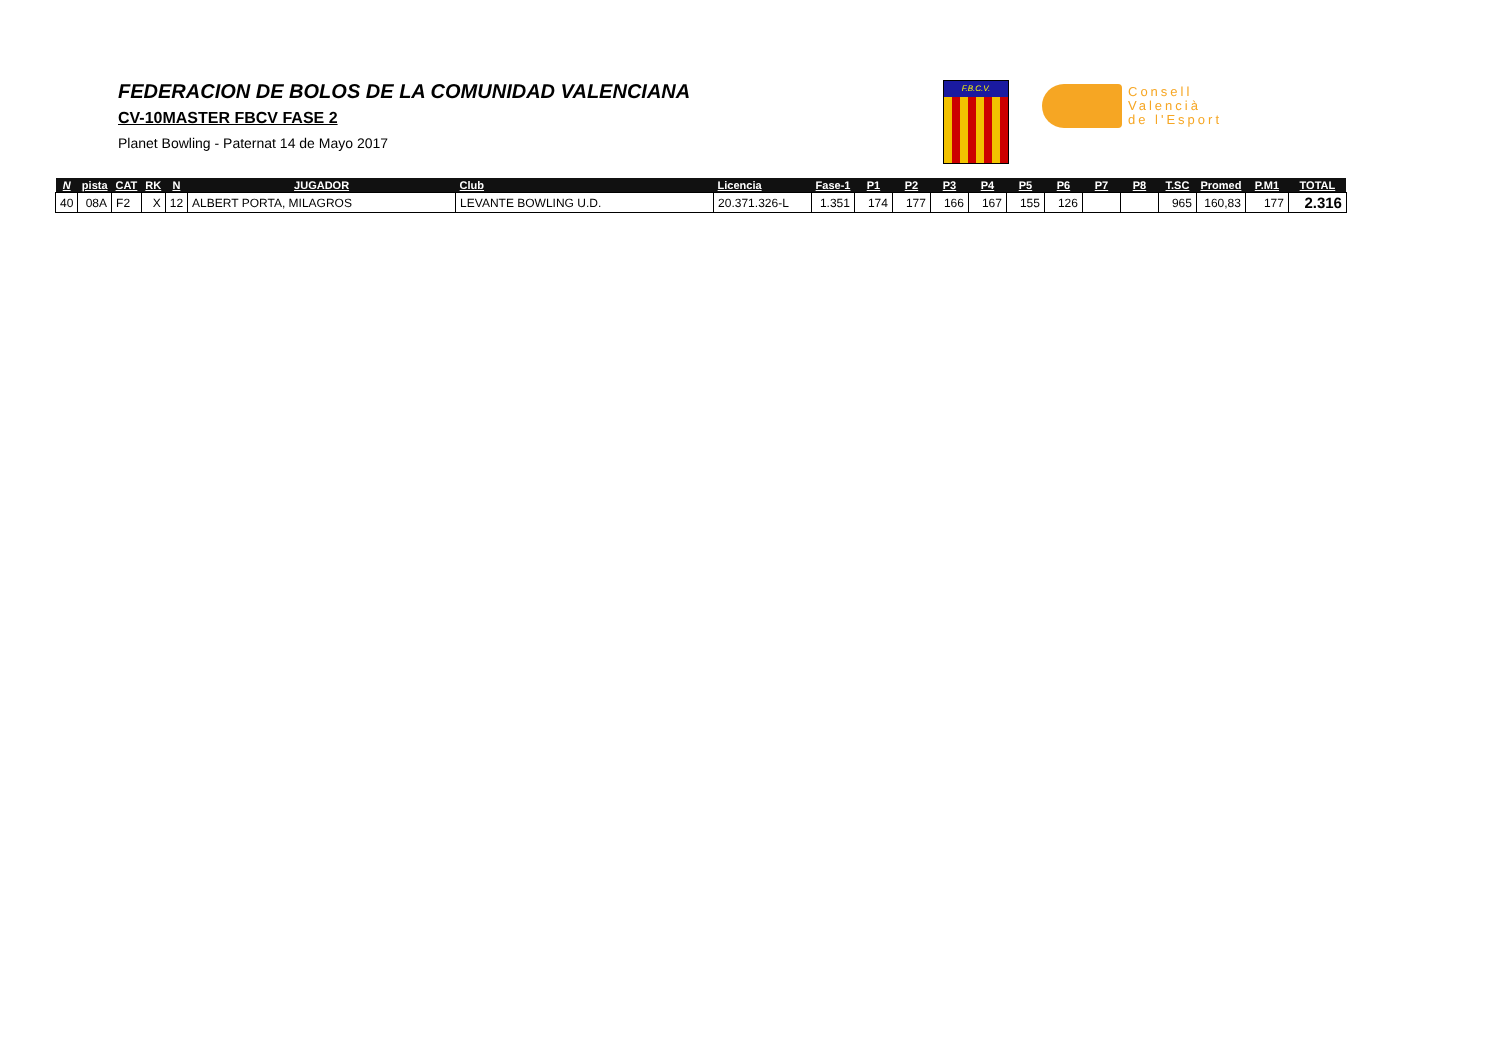FEDERACION DE BOLOS DE LA COMUNIDAD VALENCIANA
CV-10MASTER FBCV FASE 2
Planet Bowling - Paternat 14 de Mayo 2017
F.B.C.V.
Consell
Valencià
de l'Esport
| N | pista | CAT | RK | N | JUGADOR | Club | Licencia | Fase-1 | P1 | P2 | P3 | P4 | P5 | P6 | P7 | P8 | T.SC | Promed | P.M1 | TOTAL |
| --- | --- | --- | --- | --- | --- | --- | --- | --- | --- | --- | --- | --- | --- | --- | --- | --- | --- | --- | --- | --- |
| 40 | 08A | F2 | X | 12 | ALBERT PORTA, MILAGROS | LEVANTE BOWLING U.D. | 20.371.326-L | 1.351 | 174 | 177 | 166 | 167 | 155 | 126 | | | 965 | 160,83 | 177 | 2.316 |